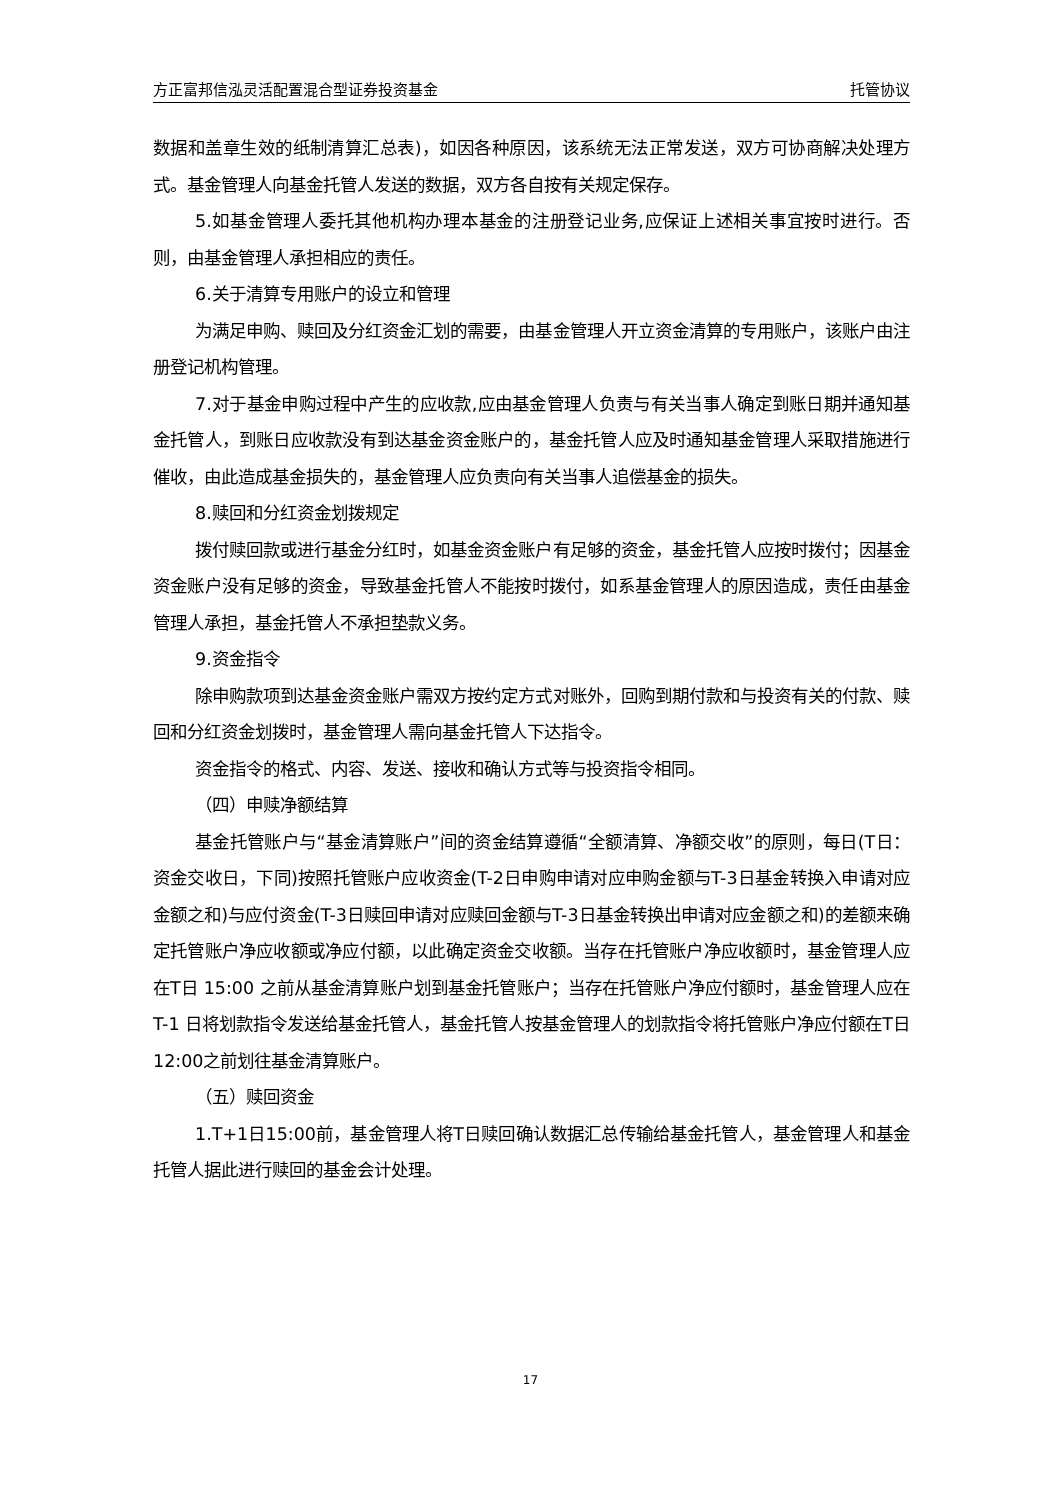方正富邦信泓灵活配置混合型证券投资基金 托管协议
数据和盖章生效的纸制清算汇总表)，如因各种原因，该系统无法正常发送，双方可协商解决处理方式。基金管理人向基金托管人发送的数据，双方各自按有关规定保存。
5.如基金管理人委托其他机构办理本基金的注册登记业务,应保证上述相关事宜按时进行。否则，由基金管理人承担相应的责任。
6.关于清算专用账户的设立和管理
为满足申购、赎回及分红资金汇划的需要，由基金管理人开立资金清算的专用账户，该账户由注册登记机构管理。
7.对于基金申购过程中产生的应收款,应由基金管理人负责与有关当事人确定到账日期并通知基金托管人，到账日应收款没有到达基金资金账户的，基金托管人应及时通知基金管理人采取措施进行催收，由此造成基金损失的，基金管理人应负责向有关当事人追偿基金的损失。
8.赎回和分红资金划拨规定
拨付赎回款或进行基金分红时，如基金资金账户有足够的资金，基金托管人应按时拨付；因基金资金账户没有足够的资金，导致基金托管人不能按时拨付，如系基金管理人的原因造成，责任由基金管理人承担，基金托管人不承担垫款义务。
9.资金指令
除申购款项到达基金资金账户需双方按约定方式对账外，回购到期付款和与投资有关的付款、赎回和分红资金划拨时，基金管理人需向基金托管人下达指令。
资金指令的格式、内容、发送、接收和确认方式等与投资指令相同。
（四）申赎净额结算
基金托管账户与“基金清算账户”间的资金结算遵循“全额清算、净额交收”的原则，每日(T日：资金交收日，下同)按照托管账户应收资金(T-2日申购申请对应申购金额与T-3日基金转换入申请对应金额之和)与应付资金(T-3日赎回申请对应赎回金额与T-3日基金转换出申请对应金额之和)的差额来确定托管账户净应收额或净应付额，以此确定资金交收额。当存在托管账户净应收额时，基金管理人应在T日 15:00 之前从基金清算账户划到基金托管账户；当存在托管账户净应付额时，基金管理人应在 T-1 日将划款指令发送给基金托管人，基金托管人按基金管理人的划款指令将托管账户净应付额在T日12:00之前划往基金清算账户。
（五）赎回资金
1.T+1日15:00前，基金管理人将T日赎回确认数据汇总传输给基金托管人，基金管理人和基金托管人据此进行赎回的基金会计处理。
17